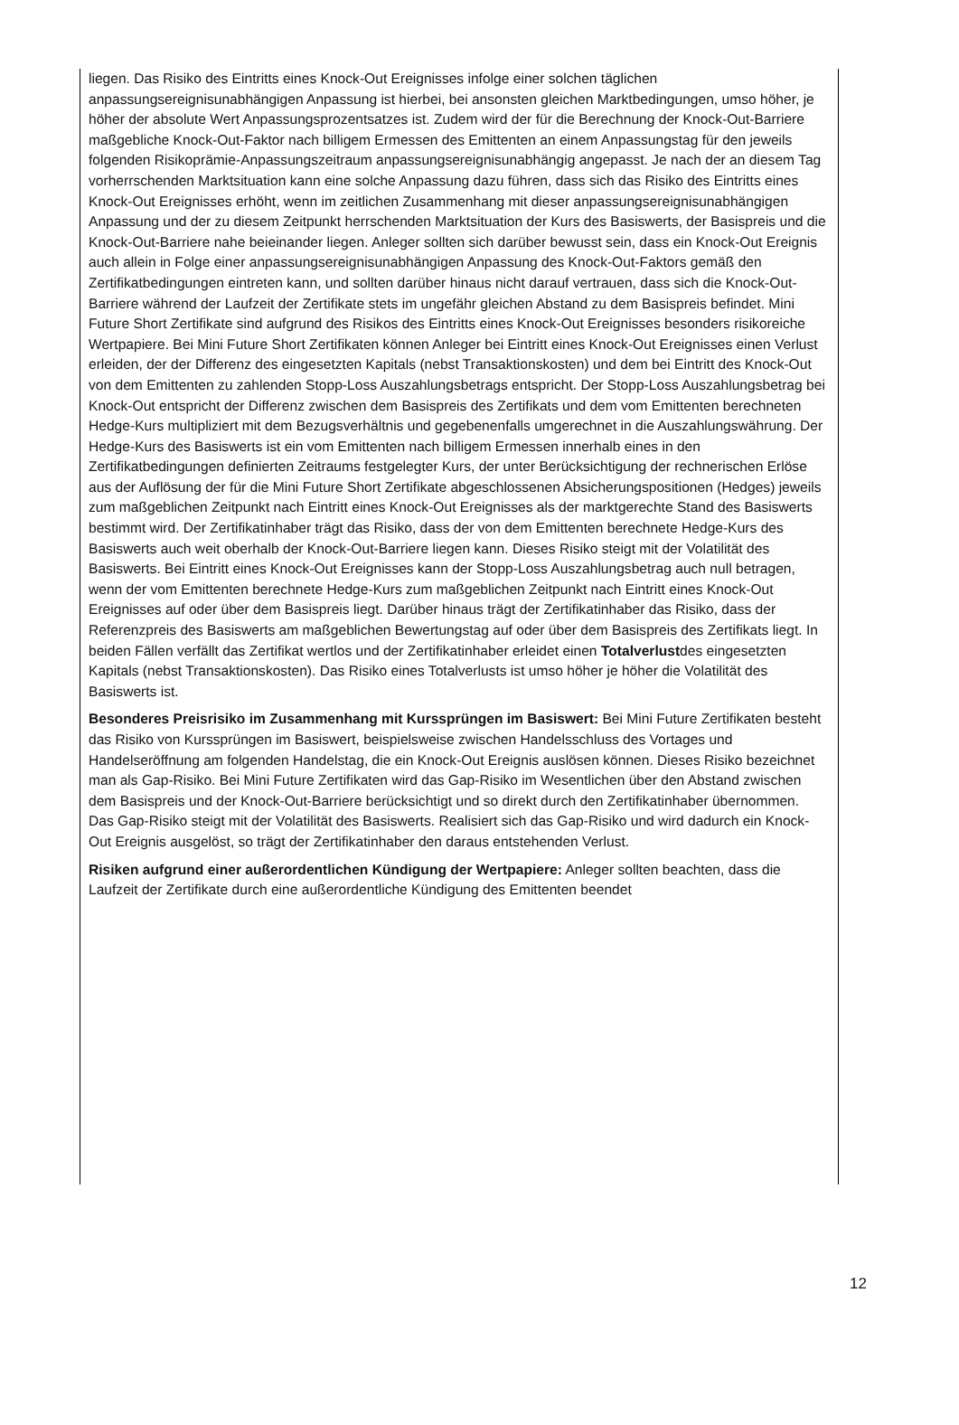liegen. Das Risiko des Eintritts eines Knock-Out Ereignisses infolge einer solchen täglichen anpassungsereignisunabhängigen Anpassung ist hierbei, bei ansonsten gleichen Marktbedingungen, umso höher, je höher der absolute Wert Anpassungsprozentsatzes ist. Zudem wird der für die Berechnung der Knock-Out-Barriere maßgebliche Knock-Out-Faktor nach billigem Ermessen des Emittenten an einem Anpassungstag für den jeweils folgenden Risikoprämie-Anpassungszeitraum anpassungsereignisunabhängig angepasst. Je nach der an diesem Tag vorherrschenden Marktsituation kann eine solche Anpassung dazu führen, dass sich das Risiko des Eintritts eines Knock-Out Ereignisses erhöht, wenn im zeitlichen Zusammenhang mit dieser anpassungsereignisunabhängigen Anpassung und der zu diesem Zeitpunkt herrschenden Marktsituation der Kurs des Basiswerts, der Basispreis und die Knock-Out-Barriere nahe beieinander liegen. Anleger sollten sich darüber bewusst sein, dass ein Knock-Out Ereignis auch allein in Folge einer anpassungsereignisunabhängigen Anpassung des Knock-Out-Faktors gemäß den Zertifikatbedingungen eintreten kann, und sollten darüber hinaus nicht darauf vertrauen, dass sich die Knock-Out-Barriere während der Laufzeit der Zertifikate stets im ungefähr gleichen Abstand zu dem Basispreis befindet. Mini Future Short Zertifikate sind aufgrund des Risikos des Eintritts eines Knock-Out Ereignisses besonders risikoreiche Wertpapiere. Bei Mini Future Short Zertifikaten können Anleger bei Eintritt eines Knock-Out Ereignisses einen Verlust erleiden, der der Differenz des eingesetzten Kapitals (nebst Transaktionskosten) und dem bei Eintritt des Knock-Out von dem Emittenten zu zahlenden Stopp-Loss Auszahlungsbetrags entspricht. Der Stopp-Loss Auszahlungsbetrag bei Knock-Out entspricht der Differenz zwischen dem Basispreis des Zertifikats und dem vom Emittenten berechneten Hedge-Kurs multipliziert mit dem Bezugsverhältnis und gegebenenfalls umgerechnet in die Auszahlungswährung. Der Hedge-Kurs des Basiswerts ist ein vom Emittenten nach billigem Ermessen innerhalb eines in den Zertifikatbedingungen definierten Zeitraums festgelegter Kurs, der unter Berücksichtigung der rechnerischen Erlöse aus der Auflösung der für die Mini Future Short Zertifikate abgeschlossenen Absicherungspositionen (Hedges) jeweils zum maßgeblichen Zeitpunkt nach Eintritt eines Knock-Out Ereignisses als der marktgerechte Stand des Basiswerts bestimmt wird. Der Zertifikatinhaber trägt das Risiko, dass der von dem Emittenten berechnete Hedge-Kurs des Basiswerts auch weit oberhalb der Knock-Out-Barriere liegen kann. Dieses Risiko steigt mit der Volatilität des Basiswerts. Bei Eintritt eines Knock-Out Ereignisses kann der Stopp-Loss Auszahlungsbetrag auch null betragen, wenn der vom Emittenten berechnete Hedge-Kurs zum maßgeblichen Zeitpunkt nach Eintritt eines Knock-Out Ereignisses auf oder über dem Basispreis liegt. Darüber hinaus trägt der Zertifikatinhaber das Risiko, dass der Referenzpreis des Basiswerts am maßgeblichen Bewertungstag auf oder über dem Basispreis des Zertifikats liegt. In beiden Fällen verfällt das Zertifikat wertlos und der Zertifikatinhaber erleidet einen Totalverlustdes eingesetzten Kapitals (nebst Transaktionskosten). Das Risiko eines Totalverlusts ist umso höher je höher die Volatilität des Basiswerts ist.
Besonderes Preisrisiko im Zusammenhang mit Kurssprüngen im Basiswert: Bei Mini Future Zertifikaten besteht das Risiko von Kurssprüngen im Basiswert, beispielsweise zwischen Handelsschluss des Vortages und Handelseröffnung am folgenden Handelstag, die ein Knock-Out Ereignis auslösen können. Dieses Risiko bezeichnet man als Gap-Risiko. Bei Mini Future Zertifikaten wird das Gap-Risiko im Wesentlichen über den Abstand zwischen dem Basispreis und der Knock-Out-Barriere berücksichtigt und so direkt durch den Zertifikatinhaber übernommen. Das Gap-Risiko steigt mit der Volatilität des Basiswerts. Realisiert sich das Gap-Risiko und wird dadurch ein Knock-Out Ereignis ausgelöst, so trägt der Zertifikatinhaber den daraus entstehenden Verlust.
Risiken aufgrund einer außerordentlichen Kündigung der Wertpapiere: Anleger sollten beachten, dass die Laufzeit der Zertifikate durch eine außerordentliche Kündigung des Emittenten beendet
12